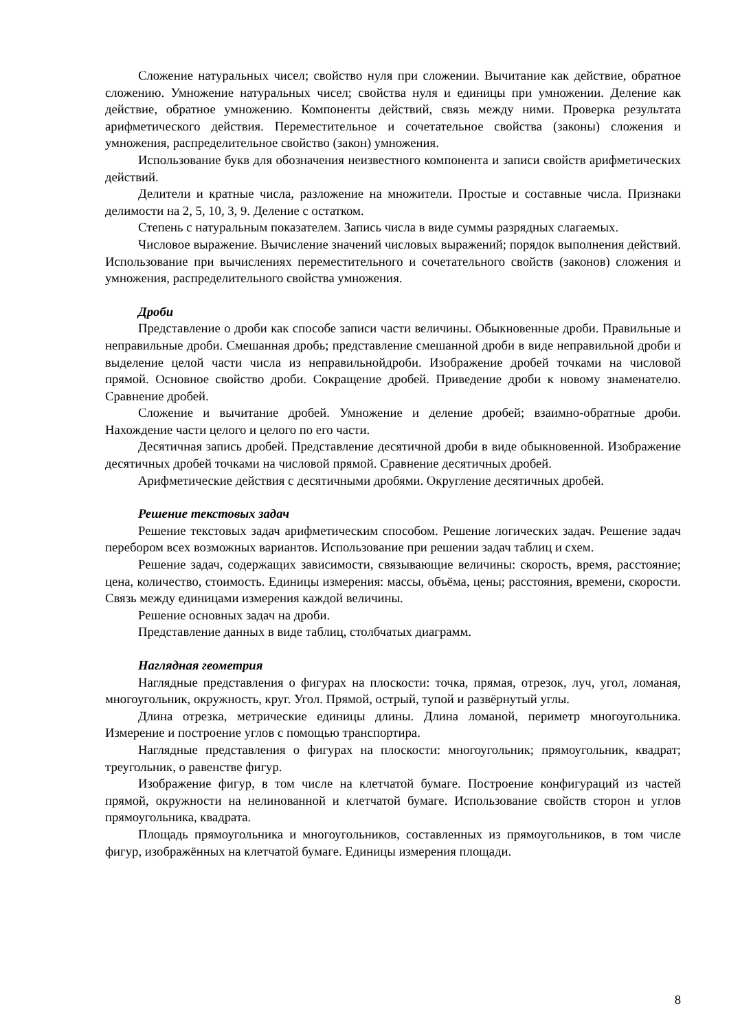Сложение натуральных чисел; свойство нуля при сложении. Вычитание как действие, обратное сложению. Умножение натуральных чисел; свойства нуля и единицы при умножении. Деление как действие, обратное умножению. Компоненты действий, связь между ними. Проверка результата арифметического действия. Переместительное и сочетательное свойства (законы) сложения и умножения, распределительное свойство (закон) умножения.
Использование букв для обозначения неизвестного компонента и записи свойств арифметических действий.
Делители и кратные числа, разложение на множители. Простые и составные числа. Признаки делимости на 2, 5, 10, 3, 9. Деление с остатком.
Степень с натуральным показателем. Запись числа в виде суммы разрядных слагаемых.
Числовое выражение. Вычисление значений числовых выражений; порядок выполнения действий. Использование при вычислениях переместительного и сочетательного свойств (законов) сложения и умножения, распределительного свойства умножения.
Дроби
Представление о дроби как способе записи части величины. Обыкновенные дроби. Правильные и неправильные дроби. Смешанная дробь; представление смешанной дроби в виде неправильной дроби и выделение целой части числа из неправильнойдроби. Изображение дробей точками на числовой прямой. Основное свойство дроби. Сокращение дробей. Приведение дроби к новому знаменателю. Сравнение дробей.
Сложение и вычитание дробей. Умножение и деление дробей; взаимно-обратные дроби. Нахождение части целого и целого по его части.
Десятичная запись дробей. Представление десятичной дроби в виде обыкновенной. Изображение десятичных дробей точками на числовой прямой. Сравнение десятичных дробей.
Арифметические действия с десятичными дробями. Округление десятичных дробей.
Решение текстовых задач
Решение текстовых задач арифметическим способом. Решение логических задач. Решение задач перебором всех возможных вариантов. Использование при решении задач таблиц и схем.
Решение задач, содержащих зависимости, связывающие величины: скорость, время, расстояние; цена, количество, стоимость. Единицы измерения: массы, объёма, цены; расстояния, времени, скорости. Связь между единицами измерения каждой величины.
Решение основных задач на дроби.
Представление данных в виде таблиц, столбчатых диаграмм.
Наглядная геометрия
Наглядные представления о фигурах на плоскости: точка, прямая, отрезок, луч, угол, ломаная, многоугольник, окружность, круг. Угол. Прямой, острый, тупой и развёрнутый углы.
Длина отрезка, метрические единицы длины. Длина ломаной, периметр многоугольника. Измерение и построение углов с помощью транспортира.
Наглядные представления о фигурах на плоскости: многоугольник; прямоугольник, квадрат; треугольник, о равенстве фигур.
Изображение фигур, в том числе на клетчатой бумаге. Построение конфигураций из частей прямой, окружности на нелинованной и клетчатой бумаге. Использование свойств сторон и углов прямоугольника, квадрата.
Площадь прямоугольника и многоугольников, составленных из прямоугольников, в том числе фигур, изображённых на клетчатой бумаге. Единицы измерения площади.
8